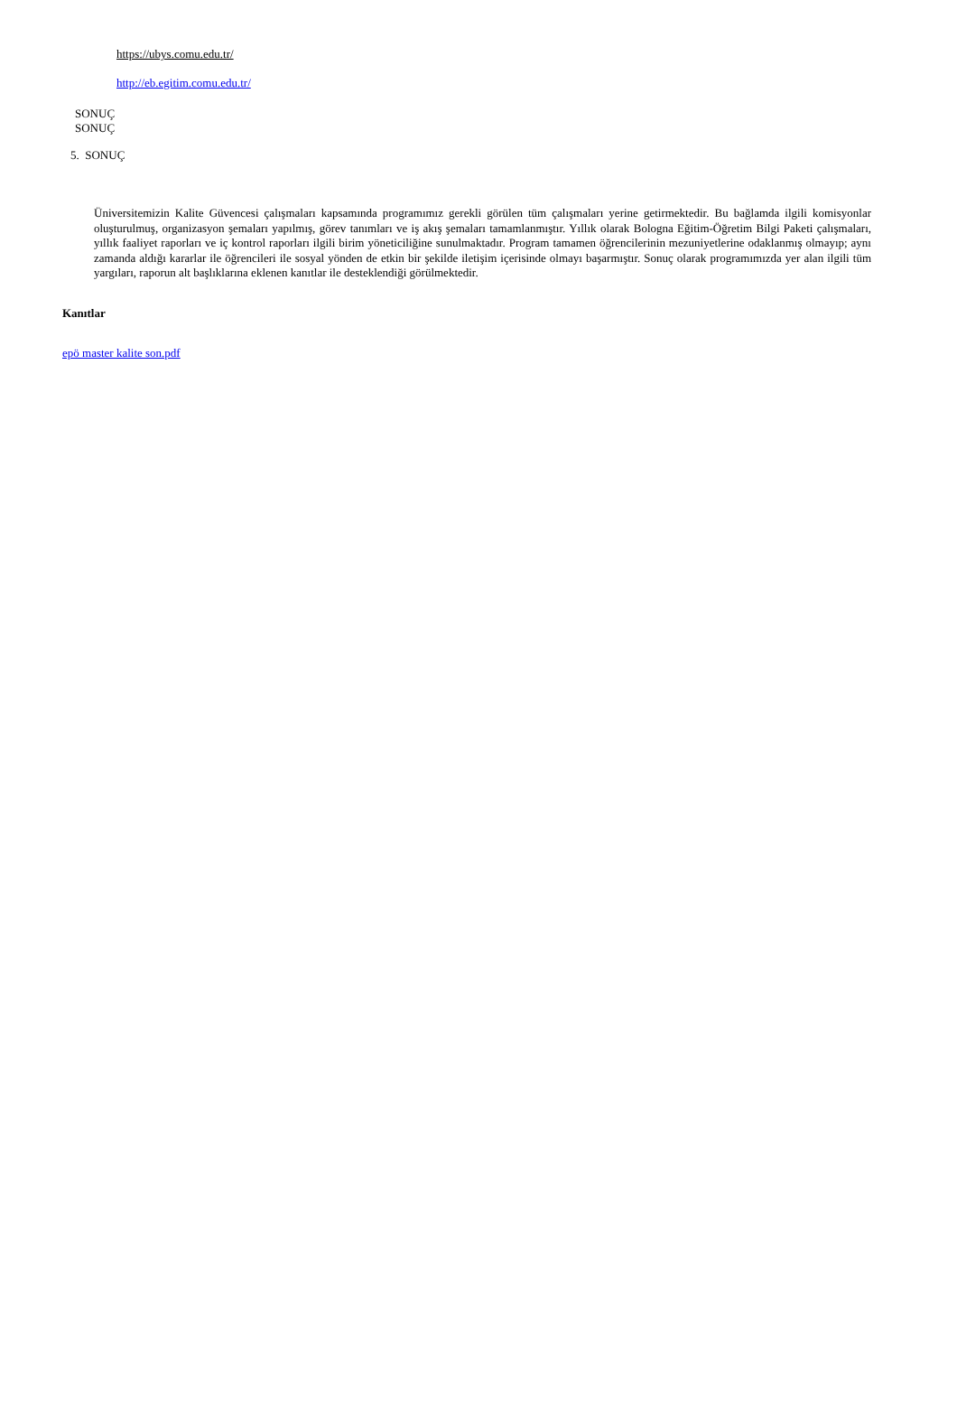https://ubys.comu.edu.tr/
http://eb.egitim.comu.edu.tr/
SONUÇ
SONUÇ
5. SONUÇ
Üniversitemizin Kalite Güvencesi çalışmaları kapsamında programımız gerekli görülen tüm çalışmaları yerine getirmektedir. Bu bağlamda ilgili komisyonlar oluşturulmuş, organizasyon şemaları yapılmış, görev tanımları ve iş akış şemaları tamamlanmıştır. Yıllık olarak Bologna Eğitim-Öğretim Bilgi Paketi çalışmaları, yıllık faaliyet raporları ve iç kontrol raporları ilgili birim yöneticiliğine sunulmaktadır. Program tamamen öğrencilerinin mezuniyetlerine odaklanmış olmayıp; aynı zamanda aldığı kararlar ile öğrencileri ile sosyal yönden de etkin bir şekilde iletişim içerisinde olmayı başarmıştır. Sonuç olarak programımızda yer alan ilgili tüm yargıları, raporun alt başlıklarına eklenen kanıtlar ile desteklendiği görülmektedir.
Kanıtlar
epö master kalite son.pdf